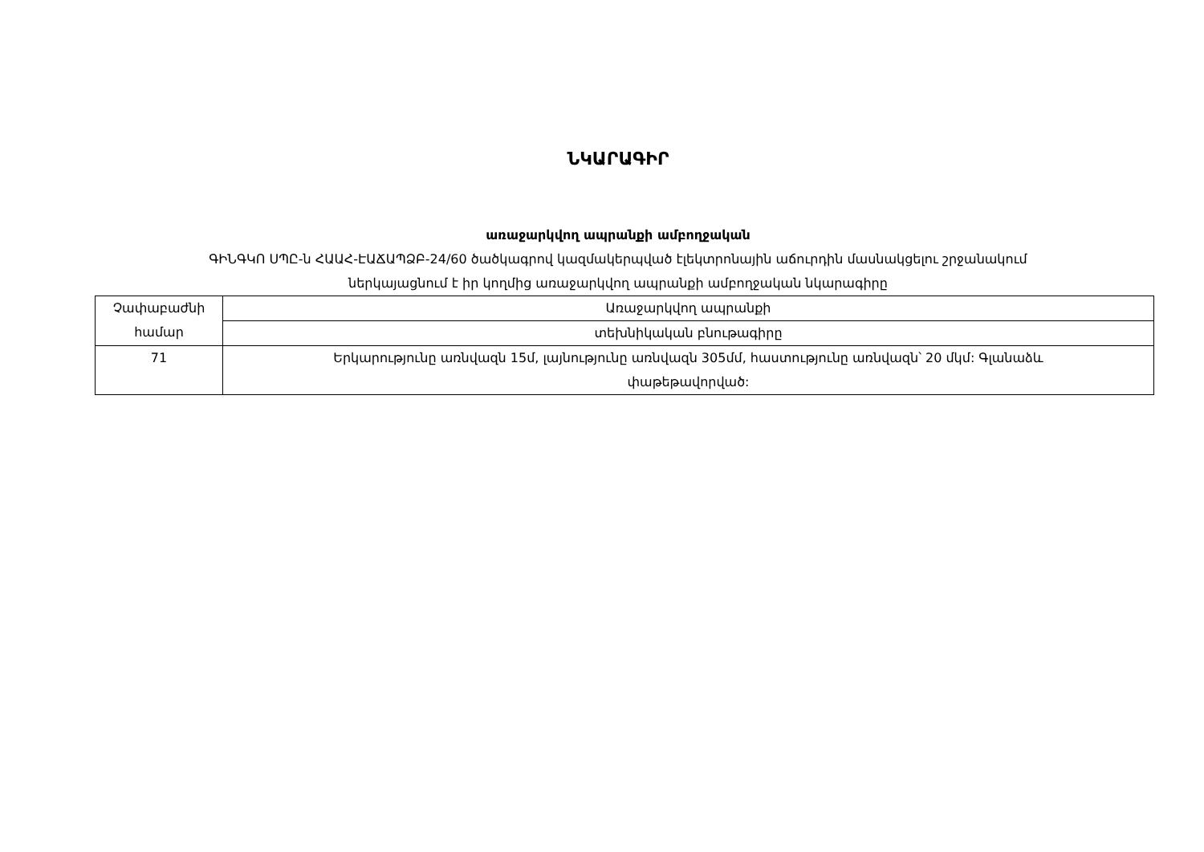ՆԿԱՐԱԳԻՐ
առաջարկվող ապրանքի ամբողջական
ԳԻՆԳԿՈ ՍՊԸ-ն ՀԱԱՀ-ԷԱՃԱՊՁԲ-24/60 ծածկագրով կազմակերպված էլեկտրոնային աճուրդին մասնակցելու շրջանակում
ներկայացնում է իր կողմից առաջարկվող ապրանքի ամբողջական նկարագիրը
| Չափաբաժնի համար | Առաջարկվող ապրանքի |
| | տեխնիկական բնութագիրը |
| 71 | Երկարությունը առնվազն 15մ, լայնությունը առնվազն 305մմ, հաստությունը առնվազն՝ 20 մկմ: Գլանաձև փաթեթավորված: |